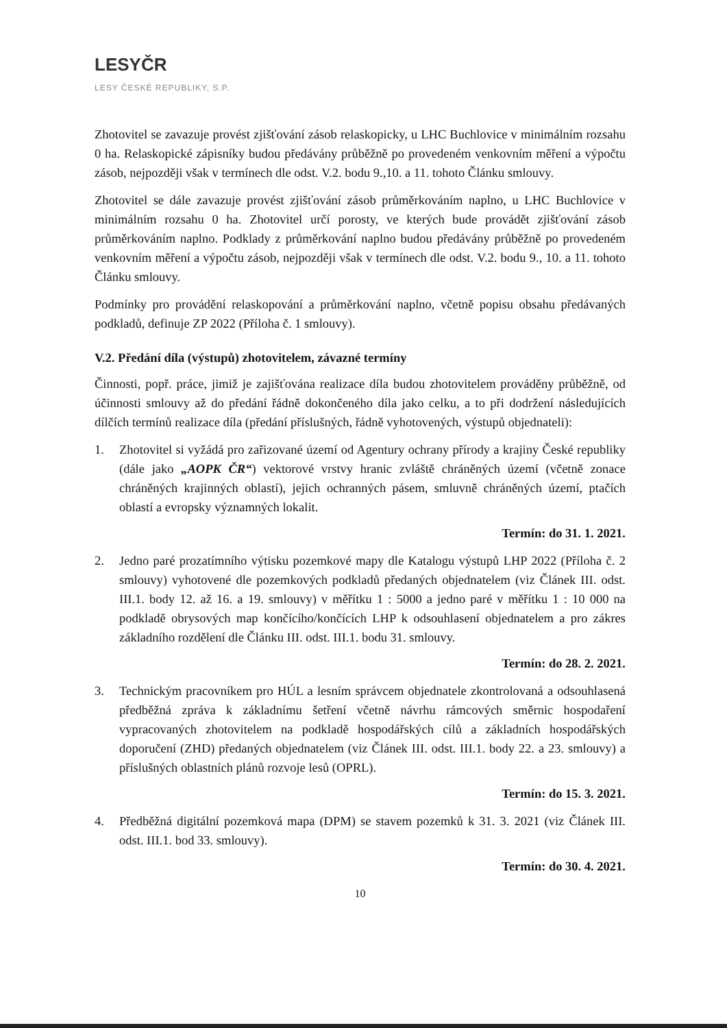LESYČR
LESY ČESKÉ REPUBLIKY, S.P.
Zhotovitel se zavazuje provést zjišťování zásob relaskopicky, u LHC Buchlovice v minimálním rozsahu 0 ha. Relaskopické zápisníky budou předávány průběžně po provedeném venkovním měření a výpočtu zásob, nejpozději však v termínech dle odst. V.2. bodu 9.,10. a 11. tohoto Článku smlouvy.
Zhotovitel se dále zavazuje provést zjišťování zásob průměrkováním naplno, u LHC Buchlovice v minimálním rozsahu 0 ha. Zhotovitel určí porosty, ve kterých bude provádět zjišťování zásob průměrkováním naplno. Podklady z průměrkování naplno budou předávány průběžně po provedeném venkovním měření a výpočtu zásob, nejpozději však v termínech dle odst. V.2. bodu 9., 10. a 11. tohoto Článku smlouvy.
Podmínky pro provádění relaskopování a průměrkování naplno, včetně popisu obsahu předávaných podkladů, definuje ZP 2022 (Příloha č. 1 smlouvy).
V.2. Předání díla (výstupů) zhotovitelem, závazné termíny
Činnosti, popř. práce, jimiž je zajišťována realizace díla budou zhotovitelem prováděny průběžně, od účinnosti smlouvy až do předání řádně dokončeného díla jako celku, a to při dodržení následujících dílčích termínů realizace díla (předání příslušných, řádně vyhotovených, výstupů objednateli):
1. Zhotovitel si vyžádá pro zařizované území od Agentury ochrany přírody a krajiny České republiky (dále jako „AOPK ČR“) vektorové vrstvy hranic zvláště chráněných území (včetně zonace chráněných krajinných oblastí), jejich ochranných pásem, smluvně chráněných území, ptačích oblastí a evropsky významných lokalit.
Termín: do 31. 1. 2021.
2. Jedno paré prozatímního výtisku pozemkové mapy dle Katalogu výstupů LHP 2022 (Příloha č. 2 smlouvy) vyhotovené dle pozemkových podkladů předaných objednatelem (viz Článek III. odst. III.1. body 12. až 16. a 19. smlouvy) v měřítku 1 : 5000 a jedno paré v měřítku 1 : 10 000 na podkladě obrysových map končícího/končících LHP k odsouhlasení objednatelem a pro zákres základního rozdělení dle Článku III. odst. III.1. bodu 31. smlouvy.
Termín: do 28. 2. 2021.
3. Technickým pracovníkem pro HÚL a lesním správcem objednatele zkontrolovaná a odsouhlasená předběžná zpráva k základnímu šetření včetně návrhu rámcových směrnic hospodaření vypracovaných zhotovitelem na podkladě hospodářských cílů a základních hospodářských doporučení (ZHD) předaných objednatelem (viz Článek III. odst. III.1. body 22. a 23. smlouvy) a příslušných oblastních plánů rozvoje lesů (OPRL).
Termín: do 15. 3. 2021.
4. Předběžná digitální pozemková mapa (DPM) se stavem pozemků k 31. 3. 2021 (viz Článek III. odst. III.1. bod 33. smlouvy).
Termín: do 30. 4. 2021.
10